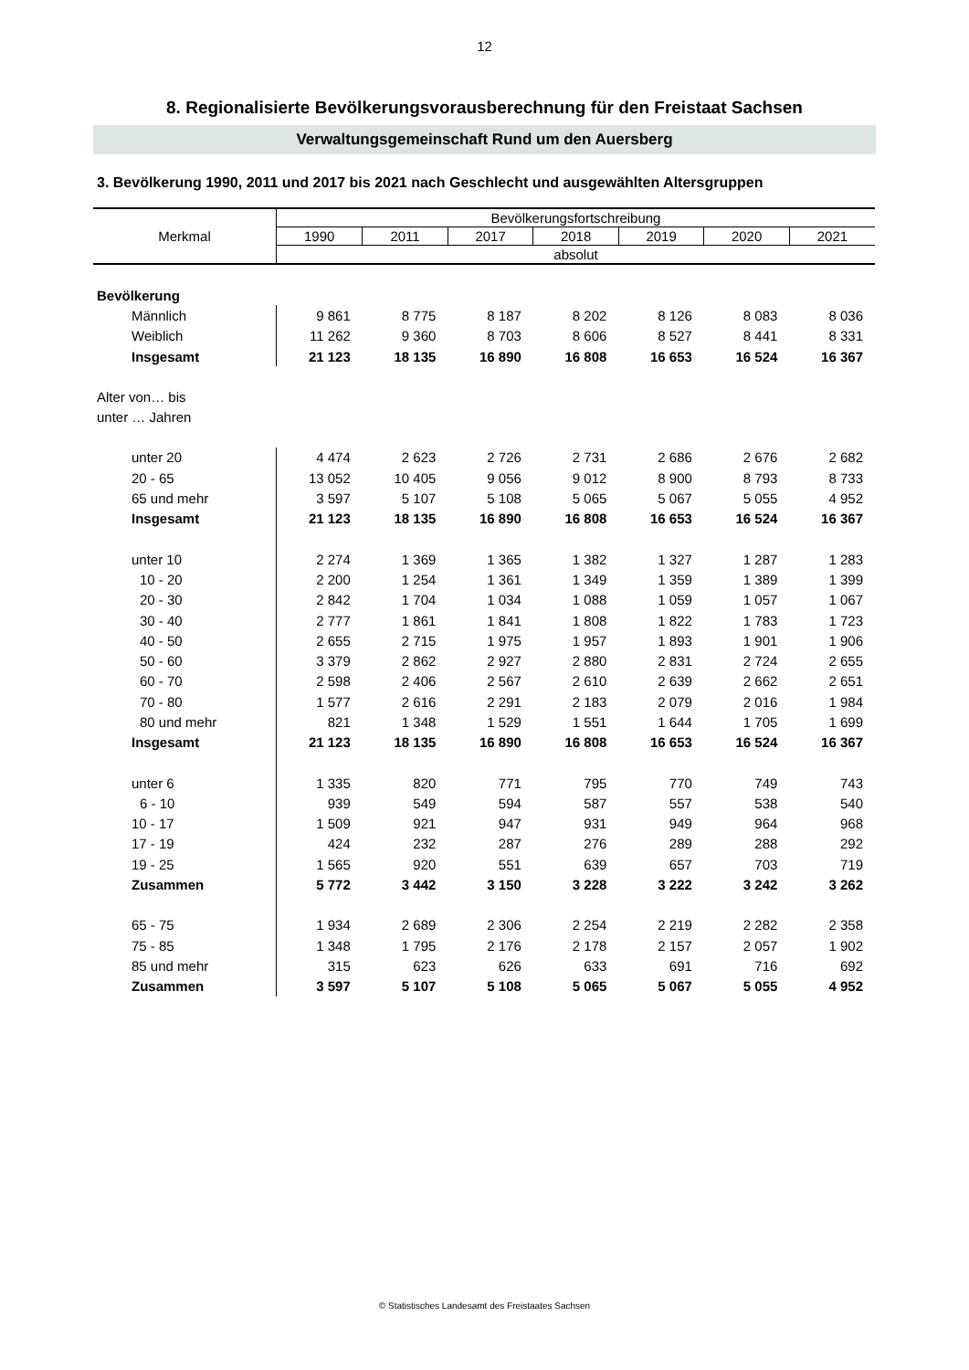12
8. Regionalisierte Bevölkerungsvorausberechnung für den Freistaat Sachsen
Verwaltungsgemeinschaft Rund um den Auersberg
3. Bevölkerung 1990, 2011 und 2017 bis 2021 nach Geschlecht und ausgewählten Altersgruppen
| Merkmal | Bevölkerungsfortschreibung | | | | | | |
| --- | --- | --- | --- | --- | --- | --- | --- |
| | 1990 | 2011 | 2017 | 2018 | 2019 | 2020 | 2021 |
| | absolut | | | | | | |
| Bevölkerung | | | | | | | |
| Männlich | 9 861 | 8 775 | 8 187 | 8 202 | 8 126 | 8 083 | 8 036 |
| Weiblich | 11 262 | 9 360 | 8 703 | 8 606 | 8 527 | 8 441 | 8 331 |
| Insgesamt | 21 123 | 18 135 | 16 890 | 16 808 | 16 653 | 16 524 | 16 367 |
| Alter von… bis | | | | | | | |
| unter … Jahren | | | | | | | |
| unter 20 | 4 474 | 2 623 | 2 726 | 2 731 | 2 686 | 2 676 | 2 682 |
| 20 - 65 | 13 052 | 10 405 | 9 056 | 9 012 | 8 900 | 8 793 | 8 733 |
| 65 und mehr | 3 597 | 5 107 | 5 108 | 5 065 | 5 067 | 5 055 | 4 952 |
| Insgesamt | 21 123 | 18 135 | 16 890 | 16 808 | 16 653 | 16 524 | 16 367 |
| unter 10 | 2 274 | 1 369 | 1 365 | 1 382 | 1 327 | 1 287 | 1 283 |
| 10 - 20 | 2 200 | 1 254 | 1 361 | 1 349 | 1 359 | 1 389 | 1 399 |
| 20 - 30 | 2 842 | 1 704 | 1 034 | 1 088 | 1 059 | 1 057 | 1 067 |
| 30 - 40 | 2 777 | 1 861 | 1 841 | 1 808 | 1 822 | 1 783 | 1 723 |
| 40 - 50 | 2 655 | 2 715 | 1 975 | 1 957 | 1 893 | 1 901 | 1 906 |
| 50 - 60 | 3 379 | 2 862 | 2 927 | 2 880 | 2 831 | 2 724 | 2 655 |
| 60 - 70 | 2 598 | 2 406 | 2 567 | 2 610 | 2 639 | 2 662 | 2 651 |
| 70 - 80 | 1 577 | 2 616 | 2 291 | 2 183 | 2 079 | 2 016 | 1 984 |
| 80 und mehr | 821 | 1 348 | 1 529 | 1 551 | 1 644 | 1 705 | 1 699 |
| Insgesamt | 21 123 | 18 135 | 16 890 | 16 808 | 16 653 | 16 524 | 16 367 |
| unter 6 | 1 335 | 820 | 771 | 795 | 770 | 749 | 743 |
| 6 - 10 | 939 | 549 | 594 | 587 | 557 | 538 | 540 |
| 10 - 17 | 1 509 | 921 | 947 | 931 | 949 | 964 | 968 |
| 17 - 19 | 424 | 232 | 287 | 276 | 289 | 288 | 292 |
| 19 - 25 | 1 565 | 920 | 551 | 639 | 657 | 703 | 719 |
| Zusammen | 5 772 | 3 442 | 3 150 | 3 228 | 3 222 | 3 242 | 3 262 |
| 65 - 75 | 1 934 | 2 689 | 2 306 | 2 254 | 2 219 | 2 282 | 2 358 |
| 75 - 85 | 1 348 | 1 795 | 2 176 | 2 178 | 2 157 | 2 057 | 1 902 |
| 85 und mehr | 315 | 623 | 626 | 633 | 691 | 716 | 692 |
| Zusammen | 3 597 | 5 107 | 5 108 | 5 065 | 5 067 | 5 055 | 4 952 |
© Statistisches Landesamt des Freistaates Sachsen